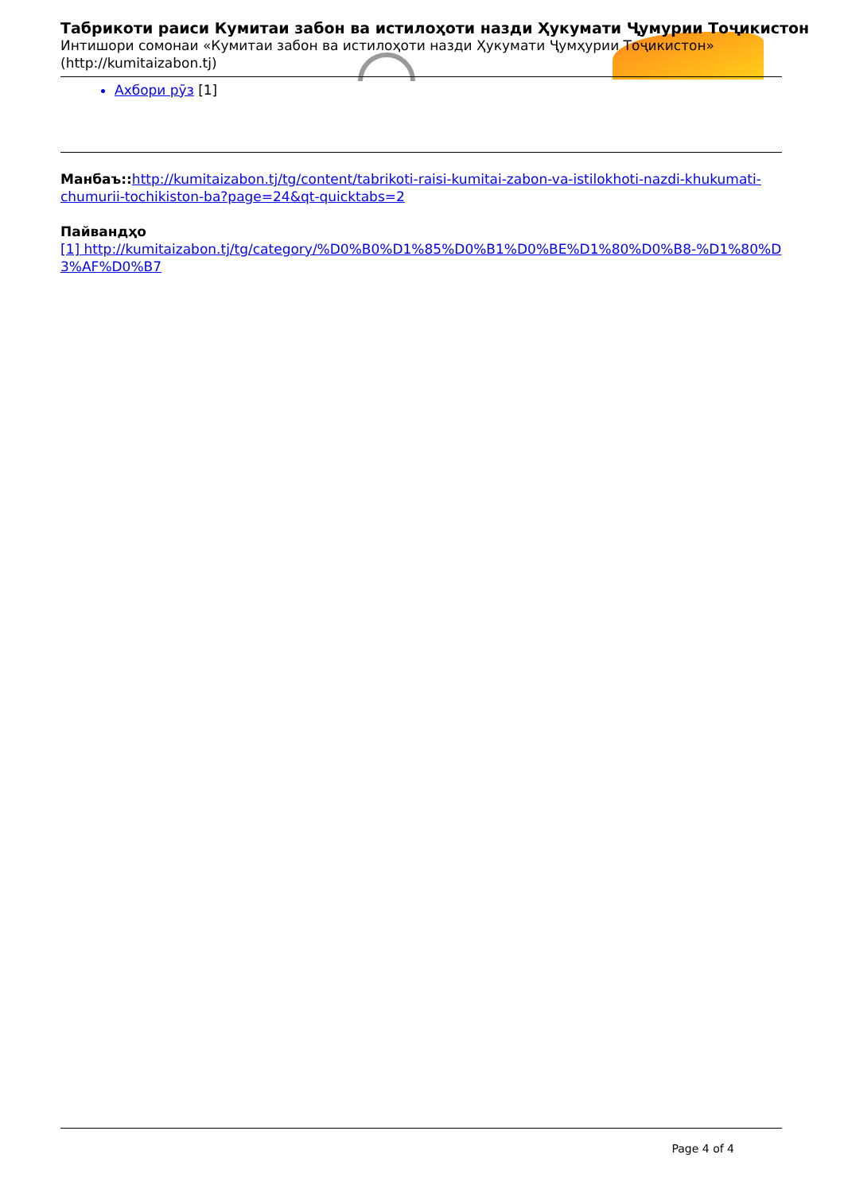Табрикоти раиси Кумитаи забон ва истилоҳоти назди Ҳукумати Ҷумурии Тоҷикистон
Интишори сомонаи «Кумитаи забон ва истилоҳоти назди Ҳукумати Ҷумҳурии Тоҷикистон» (http://kumitaizabon.tj)
Ахбори рӯз [1]
Манбаъ:: http://kumitaizabon.tj/tg/content/tabrikoti-raisi-kumitai-zabon-va-istilokhoti-nazdi-khukumati-chumurii-tochikiston-ba?page=24&qt-quicktabs=2
Пайвандҳо
[1] http://kumitaizabon.tj/tg/category/%D0%B0%D1%85%D0%B1%D0%BE%D1%80%D0%B8-%D1%80%D3%AF%D0%B7
Page 4 of 4